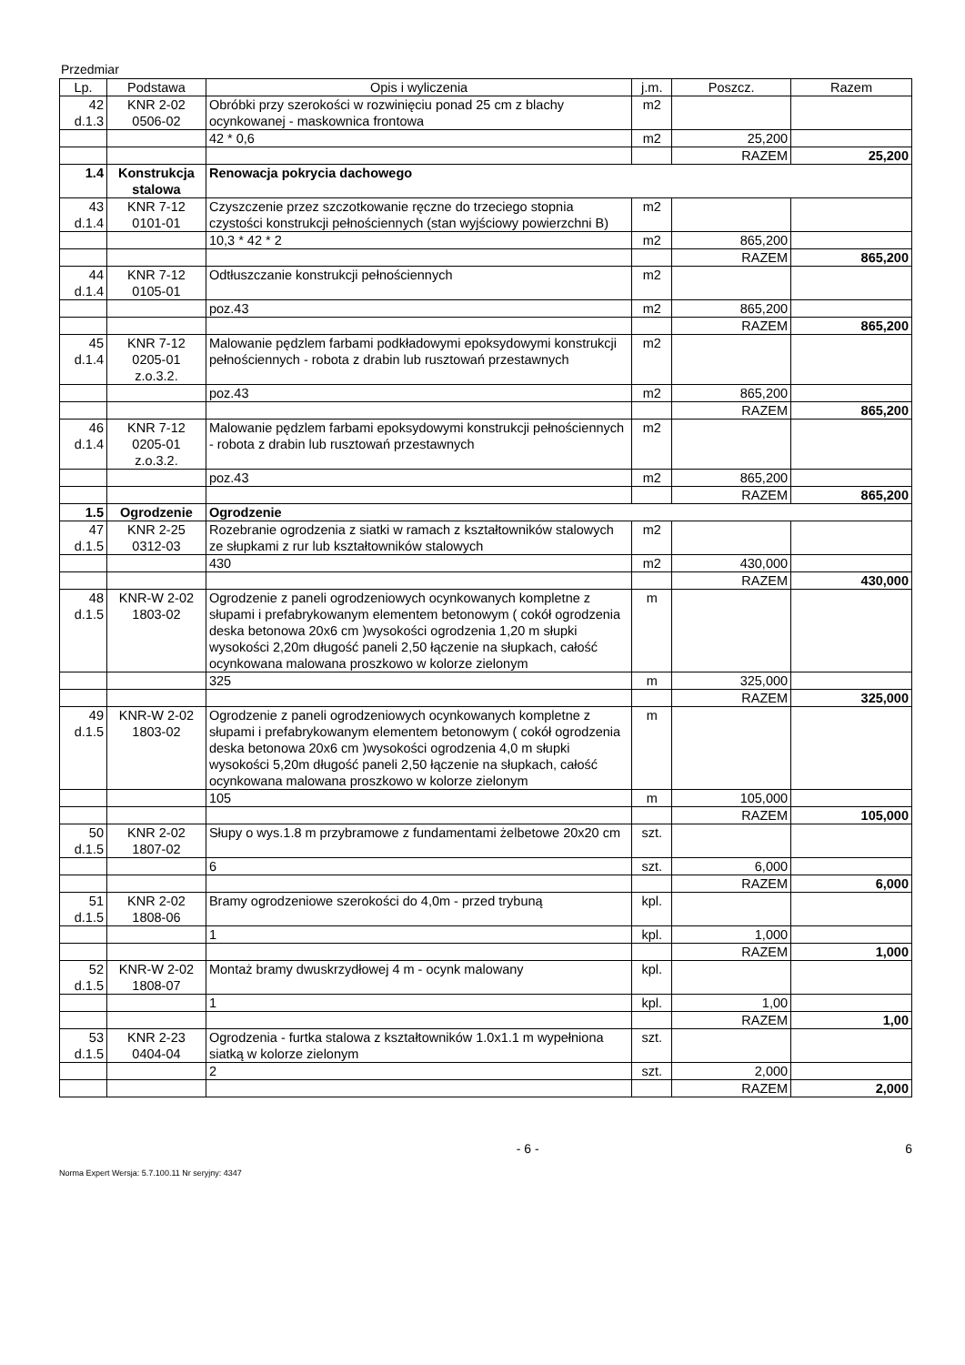Przedmiar
| Lp. | Podstawa | Opis i wyliczenia | j.m. | Poszcz. | Razem |
| --- | --- | --- | --- | --- | --- |
| 42 d.1.3 | KNR 2-02 0506-02 | Obróbki przy szerokości w rozwinięciu ponad 25 cm z blachy ocynkowanej - maskownica frontowa | m2 | | |
| | | 42 * 0,6 | m2 | 25,200 | |
| | | | | RAZEM | 25,200 |
| 1.4 | Konstrukcja stalowa | Renowacja pokrycia dachowego | | | |
| 43 d.1.4 | KNR 7-12 0101-01 | Czyszczenie przez szczotkowanie ręczne do trzeciego stopnia czystości konstrukcji pełnościennych (stan wyjściowy powierzchni B) | m2 | | |
| | | 10,3 * 42 * 2 | m2 | 865,200 | |
| | | | | RAZEM | 865,200 |
| 44 d.1.4 | KNR 7-12 0105-01 | Odtłuszczanie konstrukcji pełnościennych | m2 | | |
| | | poz.43 | m2 | 865,200 | |
| | | | | RAZEM | 865,200 |
| 45 d.1.4 | KNR 7-12 0205-01 z.o.3.2. | Malowanie pędzlem farbami podkładowymi epoksydowymi konstrukcji pełnościennych - robota z drabin lub rusztowań przestawnych | m2 | | |
| | | poz.43 | m2 | 865,200 | |
| | | | | RAZEM | 865,200 |
| 46 d.1.4 | KNR 7-12 0205-01 z.o.3.2. | Malowanie pędzlem farbami epoksydowymi konstrukcji pełnościennych - robota z drabin lub rusztowań przestawnych | m2 | | |
| | | poz.43 | m2 | 865,200 | |
| | | | | RAZEM | 865,200 |
| 1.5 | Ogrodzenie | Ogrodzenie | | | |
| 47 d.1.5 | KNR 2-25 0312-03 | Rozebranie ogrodzenia z siatki w ramach z kształtowników stalowych ze słupkami z rur lub kształtowników stalowych | m2 | | |
| | | 430 | m2 | 430,000 | |
| | | | | RAZEM | 430,000 |
| 48 d.1.5 | KNR-W 2-02 1803-02 | Ogrodzenie z paneli ogrodzeniowych ocynkowanych kompletne z słupami i prefabrykowanym elementem betonowym ( cokół ogrodzenia deska betonowa 20x6 cm )wysokości ogrodzenia 1,20 m słupki wysokości 2,20m długość paneli 2,50 łączenie na słupkach, całość ocynkowana malowana proszkowo w kolorze zielonym | m | | |
| | | 325 | m | 325,000 | |
| | | | | RAZEM | 325,000 |
| 49 d.1.5 | KNR-W 2-02 1803-02 | Ogrodzenie z paneli ogrodzeniowych ocynkowanych kompletne z słupami i prefabrykowanym elementem betonowym ( cokół ogrodzenia deska betonowa 20x6 cm )wysokości ogrodzenia 4,0 m słupki wysokości 5,20m długość paneli 2,50 łączenie na słupkach, całość ocynkowana malowana proszkowo w kolorze zielonym | m | | |
| | | 105 | m | 105,000 | |
| | | | | RAZEM | 105,000 |
| 50 d.1.5 | KNR 2-02 1807-02 | Słupy o wys.1.8 m przybramowe z fundamentami żelbetowe 20x20 cm | szt. | | |
| | | 6 | szt. | 6,000 | |
| | | | | RAZEM | 6,000 |
| 51 d.1.5 | KNR 2-02 1808-06 | Bramy ogrodzeniowe szerokości do 4,0m - przed trybuną | kpl. | | |
| | | 1 | kpl. | 1,000 | |
| | | | | RAZEM | 1,000 |
| 52 d.1.5 | KNR-W 2-02 1808-07 | Montaż bramy dwuskrzydłowej 4 m - ocynk malowany | kpl. | | |
| | | 1 | kpl. | 1,00 | |
| | | | | RAZEM | 1,00 |
| 53 d.1.5 | KNR 2-23 0404-04 | Ogrodzenia - furtka stalowa z kształtowników 1.0x1.1 m wypełniona siatką w kolorze zielonym | szt. | | |
| | | 2 | szt. | 2,000 | |
| | | | | RAZEM | 2,000 |
- 6 - 6
Norma Expert Wersja: 5.7.100.11 Nr seryjny: 4347